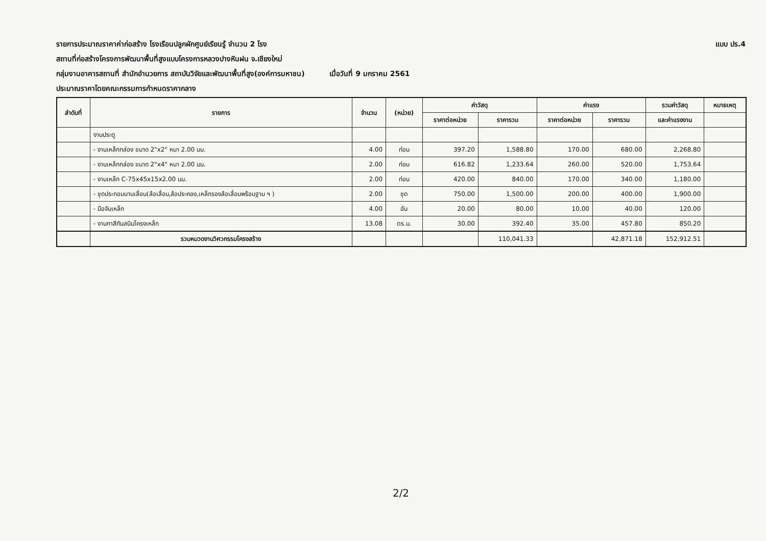รายการประมาณราคาค่าก่อสร้าง โรงเรือนปลูกผักศูนย์เรียนรู้ จำนวน 2 โรง แบบ ปร.4
สถานที่ก่อสร้างโครงการพัฒนาพื้นที่สูงแบบโครงการหลวงปางหินฝน จ.เชียงใหม่
กลุ่มงานอาคารสถานที่ สำนักอำนวยการ สถาบันวิจัยและพัฒนาพื้นที่สูง(องค์การมหาชน) เมื่อวันที่ 9 มกราคม 2561
ประมาณราคาโดยคณะกรรมการกำหนดราคากลาง
| ลำดับที่ | รายการ | จำนวน | (หน่วย) | ค่าวัสดุ | | ค่าแรง | | รวมค่าวัสดุ | หมายเหตุ |
| --- | --- | --- | --- | --- | --- | --- | --- | --- | --- |
| | | | | ราคาต่อหน่วย | ราคารวม | ราคาต่อหน่วย | ราคารวม | และค่าแรงงาน | |
| | งานประตู | | | | | | | | |
| | - งานเหล็กกล่อง ขนาด 2"x2" หนา 2.00 มม. | 4.00 | ท่อน | 397.20 | 1,588.80 | 170.00 | 680.00 | 2,268.80 | |
| | - งานเหล็กกล่อง ขนาด 2"x4" หนา 2.00 มม. | 2.00 | ท่อน | 616.82 | 1,233.64 | 260.00 | 520.00 | 1,753.64 | |
| | - งานเหล็ก C-75x45x15x2.00 มม. | 2.00 | ท่อน | 420.00 | 840.00 | 170.00 | 340.00 | 1,180.00 | |
| | - ชุดประกอบบานเลื่อน(ล้อเลื่อน,ล้อประคอง,เหล็กรองล้อเลื่อนพร้อมฐาน ฯ ) | 2.00 | ชุด | 750.00 | 1,500.00 | 200.00 | 400.00 | 1,900.00 | |
| | - มือจับเหล็ก | 4.00 | อัน | 20.00 | 80.00 | 10.00 | 40.00 | 120.00 | |
| | - งานทาสีกันสนิมโครงเหล็ก | 13.08 | ตร.ม. | 30.00 | 392.40 | 35.00 | 457.80 | 850.20 | |
| | รวมหมวดงานวิศวกรรมโครงสร้าง | | | | 110,041.33 | | 42,871.18 | 152,912.51 | |
2/2